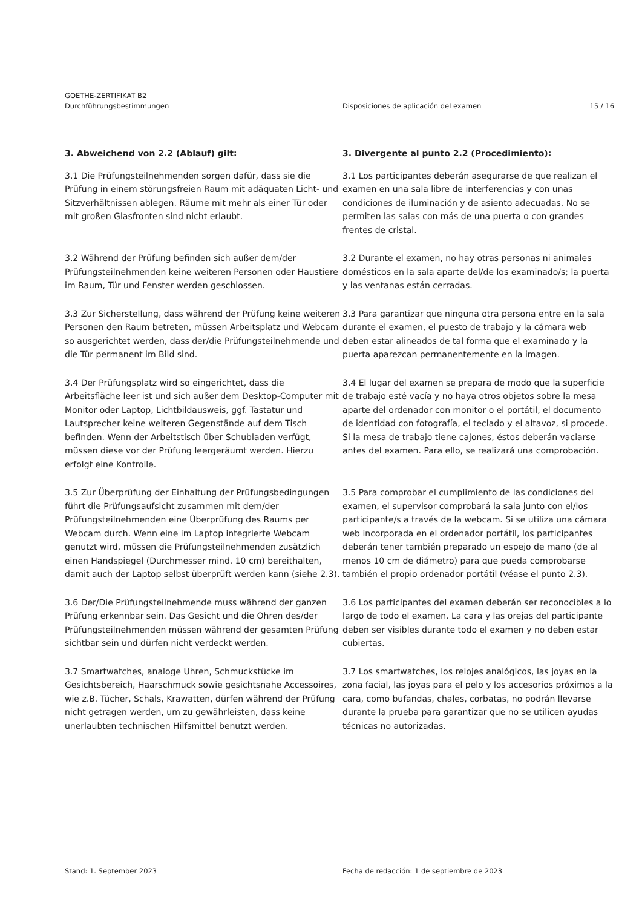GOETHE-ZERTIFIKAT B2
Durchführungsbestimmungen
Disposiciones de aplicación del examen
15 / 16
3. Abweichend von 2.2 (Ablauf) gilt:
3. Divergente al punto 2.2 (Procedimiento):
3.1 Die Prüfungsteilnehmenden sorgen dafür, dass sie die Prüfung in einem störungsfreien Raum mit adäquaten Licht- und Sitzverhältnissen ablegen. Räume mit mehr als einer Tür oder mit großen Glasfronten sind nicht erlaubt.
3.1 Los participantes deberán asegurarse de que realizan el examen en una sala libre de interferencias y con unas condiciones de iluminación y de asiento adecuadas. No se permiten las salas con más de una puerta o con grandes frentes de cristal.
3.2 Während der Prüfung befinden sich außer dem/der Prüfungsteilnehmenden keine weiteren Personen oder Haustiere im Raum, Tür und Fenster werden geschlossen.
3.2 Durante el examen, no hay otras personas ni animales domésticos en la sala aparte del/de los examinado/s; la puerta y las ventanas están cerradas.
3.3 Zur Sicherstellung, dass während der Prüfung keine weiteren Personen den Raum betreten, müssen Arbeitsplatz und Webcam so ausgerichtet werden, dass der/die Prüfungsteilnehmende und die Tür permanent im Bild sind.
3.3 Para garantizar que ninguna otra persona entre en la sala durante el examen, el puesto de trabajo y la cámara web deben estar alineados de tal forma que el examinado y la puerta aparezcan permanentemente en la imagen.
3.4 Der Prüfungsplatz wird so eingerichtet, dass die Arbeitsfläche leer ist und sich außer dem Desktop-Computer mit Monitor oder Laptop, Lichtbildausweis, ggf. Tastatur und Lautsprecher keine weiteren Gegenstände auf dem Tisch befinden. Wenn der Arbeitstisch über Schubladen verfügt, müssen diese vor der Prüfung leergeräumt werden. Hierzu erfolgt eine Kontrolle.
3.4 El lugar del examen se prepara de modo que la superficie de trabajo esté vacía y no haya otros objetos sobre la mesa aparte del ordenador con monitor o el portátil, el documento de identidad con fotografía, el teclado y el altavoz, si procede. Si la mesa de trabajo tiene cajones, éstos deberán vaciarse antes del examen. Para ello, se realizará una comprobación.
3.5 Zur Überprüfung der Einhaltung der Prüfungsbedingungen führt die Prüfungsaufsicht zusammen mit dem/der Prüfungsteilnehmenden eine Überprüfung des Raums per Webcam durch. Wenn eine im Laptop integrierte Webcam genutzt wird, müssen die Prüfungsteilnehmenden zusätzlich einen Handspiegel (Durchmesser mind. 10 cm) bereithalten, damit auch der Laptop selbst überprüft werden kann (siehe 2.3).
3.5 Para comprobar el cumplimiento de las condiciones del examen, el supervisor comprobará la sala junto con el/los participante/s a través de la webcam. Si se utiliza una cámara web incorporada en el ordenador portátil, los participantes deberán tener también preparado un espejo de mano (de al menos 10 cm de diámetro) para que pueda comprobarse también el propio ordenador portátil (véase el punto 2.3).
3.6 Der/Die Prüfungsteilnehmende muss während der ganzen Prüfung erkennbar sein. Das Gesicht und die Ohren des/der Prüfungsteilnehmenden müssen während der gesamten Prüfung sichtbar sein und dürfen nicht verdeckt werden.
3.6 Los participantes del examen deberán ser reconocibles a lo largo de todo el examen. La cara y las orejas del participante deben ser visibles durante todo el examen y no deben estar cubiertas.
3.7 Smartwatches, analoge Uhren, Schmuckstücke im Gesichtsbereich, Haarschmuck sowie gesichtsnahe Accessoires, wie z.B. Tücher, Schals, Krawatten, dürfen während der Prüfung nicht getragen werden, um zu gewährleisten, dass keine unerlaubten technischen Hilfsmittel benutzt werden.
3.7 Los smartwatches, los relojes analógicos, las joyas en la zona facial, las joyas para el pelo y los accesorios próximos a la cara, como bufandas, chales, corbatas, no podrán llevarse durante la prueba para garantizar que no se utilicen ayudas técnicas no autorizadas.
Stand: 1. September 2023
Fecha de redacción: 1 de septiembre de 2023